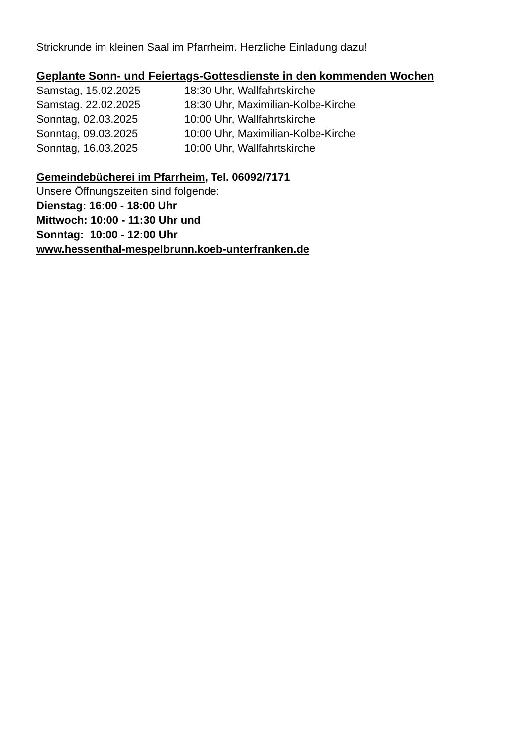Strickrunde im kleinen Saal im Pfarrheim. Herzliche Einladung dazu!
Geplante Sonn- und Feiertags-Gottesdienste in den kommenden Wochen
Samstag, 15.02.2025 18:30 Uhr, Wallfahrtskirche
Samstag. 22.02.2025 18:30 Uhr, Maximilian-Kolbe-Kirche
Sonntag, 02.03.2025 10:00 Uhr, Wallfahrtskirche
Sonntag, 09.03.2025 10:00 Uhr, Maximilian-Kolbe-Kirche
Sonntag, 16.03.2025 10:00 Uhr, Wallfahrtskirche
Gemeindebücherei im Pfarrheim, Tel. 06092/7171
Unsere Öffnungszeiten sind folgende:
Dienstag: 16:00 - 18:00 Uhr
Mittwoch: 10:00 - 11:30 Uhr und
Sonntag: 10:00 - 12:00 Uhr
www.hessenthal-mespelbrunn.koeb-unterfranken.de